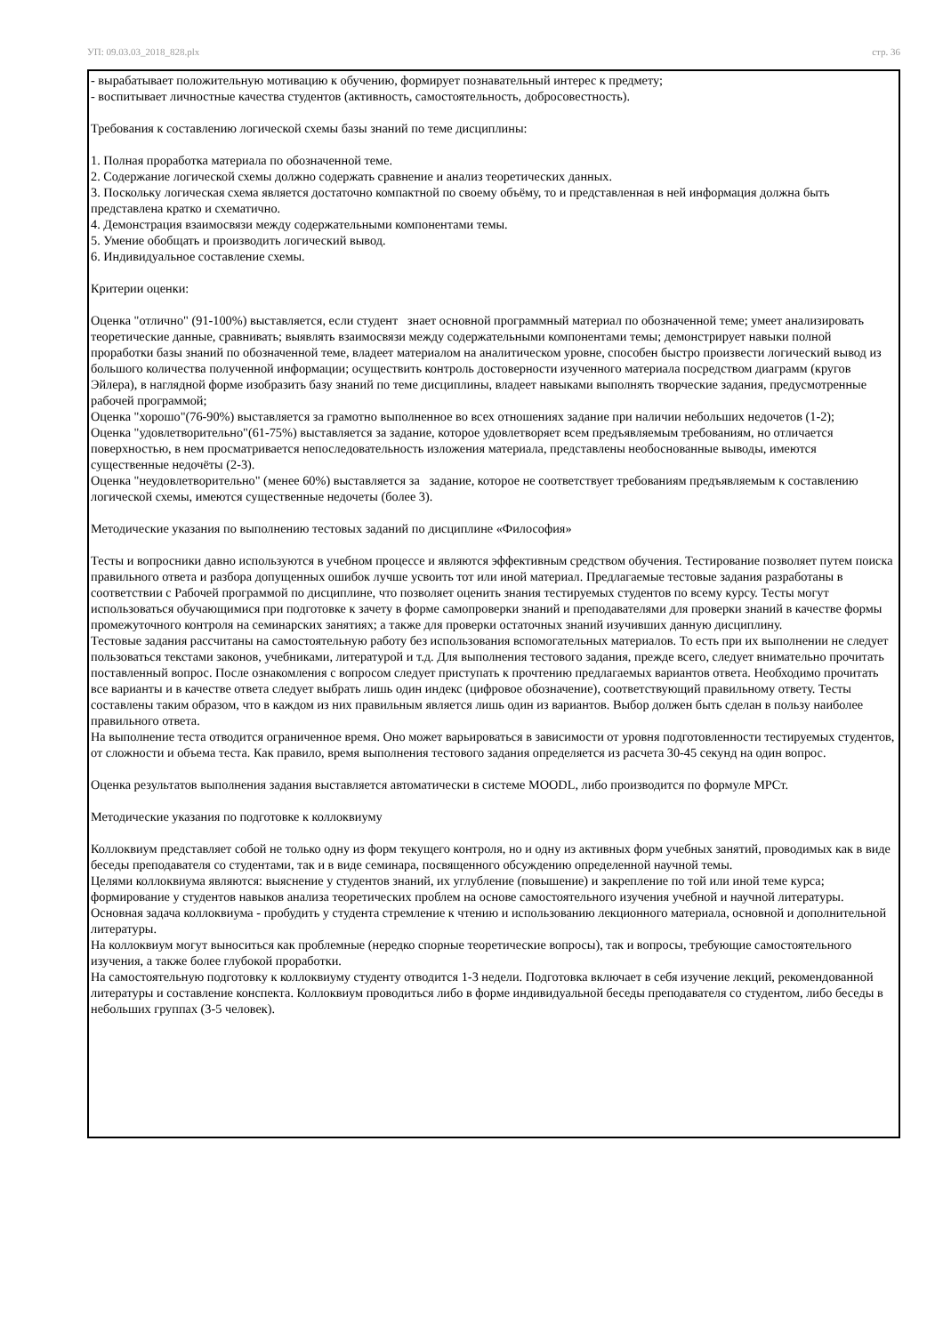УП: 09.03.03_2018_828.plx стр. 36
- вырабатывает положительную мотивацию к обучению, формирует познавательный интерес к предмету;
- воспитывает личностные качества студентов (активность, самостоятельность, добросовестность).
Требования к составлению логической схемы базы знаний по теме дисциплины:
1. Полная проработка материала по обозначенной теме.
2. Содержание логической схемы должно содержать сравнение и анализ теоретических данных.
3. Поскольку логическая схема является достаточно компактной по своему объёму, то и представленная в ней информация должна быть представлена кратко и схематично.
4. Демонстрация взаимосвязи между содержательными компонентами темы.
5. Умение обобщать и производить логический вывод.
6. Индивидуальное составление схемы.
Критерии оценки:
Оценка "отлично" (91-100%) выставляется, если студент знает основной программный материал по обозначенной теме; умеет анализировать теоретические данные, сравнивать; выявлять взаимосвязи между содержательными компонентами темы; демонстрирует навыки полной проработки базы знаний по обозначенной теме, владеет материалом на аналитическом уровне, способен быстро произвести логический вывод из большого количества полученной информации; осуществить контроль достоверности изученного материала посредством диаграмм (кругов Эйлера), в наглядной форме изобразить базу знаний по теме дисциплины, владеет навыками выполнять творческие задания, предусмотренные рабочей программой;
Оценка "хорошо"(76-90%) выставляется за грамотно выполненное во всех отношениях задание при наличии небольших недочетов (1-2);
Оценка "удовлетворительно"(61-75%) выставляется за задание, которое удовлетворяет всем предъявляемым требованиям, но отличается поверхностью, в нем просматривается непоследовательность изложения материала, представлены необоснованные выводы, имеются существенные недочёты (2-3).
Оценка "неудовлетворительно" (менее 60%) выставляется за задание, которое не соответствует требованиям предъявляемым к составлению логической схемы, имеются существенные недочеты (более 3).
Методические указания по выполнению тестовых заданий по дисциплине «Философия»
Тесты и вопросники давно используются в учебном процессе и являются эффективным средством обучения. Тестирование позволяет путем поиска правильного ответа и разбора допущенных ошибок лучше усвоить тот или иной материал. Предлагаемые тестовые задания разработаны в соответствии с Рабочей программой по дисциплине, что позволяет оценить знания тестируемых студентов по всему курсу. Тесты могут использоваться обучающимися при подготовке к зачету в форме самопроверки знаний и преподавателями для проверки знаний в качестве формы промежуточного контроля на семинарских занятиях; а также для проверки остаточных знаний изучивших данную дисциплину.
Тестовые задания рассчитаны на самостоятельную работу без использования вспомогательных материалов. То есть при их выполнении не следует пользоваться текстами законов, учебниками, литературой и т.д. Для выполнения тестового задания, прежде всего, следует внимательно прочитать поставленный вопрос. После ознакомления с вопросом следует приступать к прочтению предлагаемых вариантов ответа. Необходимо прочитать все варианты и в качестве ответа следует выбрать лишь один индекс (цифровое обозначение), соответствующий правильному ответу. Тесты составлены таким образом, что в каждом из них правильным является лишь один из вариантов. Выбор должен быть сделан в пользу наиболее правильного ответа.
На выполнение теста отводится ограниченное время. Оно может варьироваться в зависимости от уровня подготовленности тестируемых студентов, от сложности и объема теста. Как правило, время выполнения тестового задания определяется из расчета 30-45 секунд на один вопрос.
Оценка результатов выполнения задания выставляется автоматически в системе MOODL, либо производится по формуле MPCт.
Методические указания по подготовке к коллоквиуму
Коллоквиум представляет собой не только одну из форм текущего контроля, но и одну из активных форм учебных занятий, проводимых как в виде беседы преподавателя со студентами, так и в виде семинара, посвященного обсуждению определенной научной темы.
Целями коллоквиума являются: выяснение у студентов знаний, их углубление (повышение) и закрепление по той или иной теме курса; формирование у студентов навыков анализа теоретических проблем на основе самостоятельного изучения учебной и научной литературы.
Основная задача коллоквиума - пробудить у студента стремление к чтению и использованию лекционного материала, основной и дополнительной литературы.
На коллоквиум могут выноситься как проблемные (нередко спорные теоретические вопросы), так и вопросы, требующие самостоятельного изучения, а также более глубокой проработки.
На самостоятельную подготовку к коллоквиуму студенту отводится 1-3 недели. Подготовка включает в себя изучение лекций, рекомендованной литературы и составление конспекта. Коллоквиум проводиться либо в форме индивидуальной беседы преподавателя со студентом, либо беседы в небольших группах (3-5 человек).